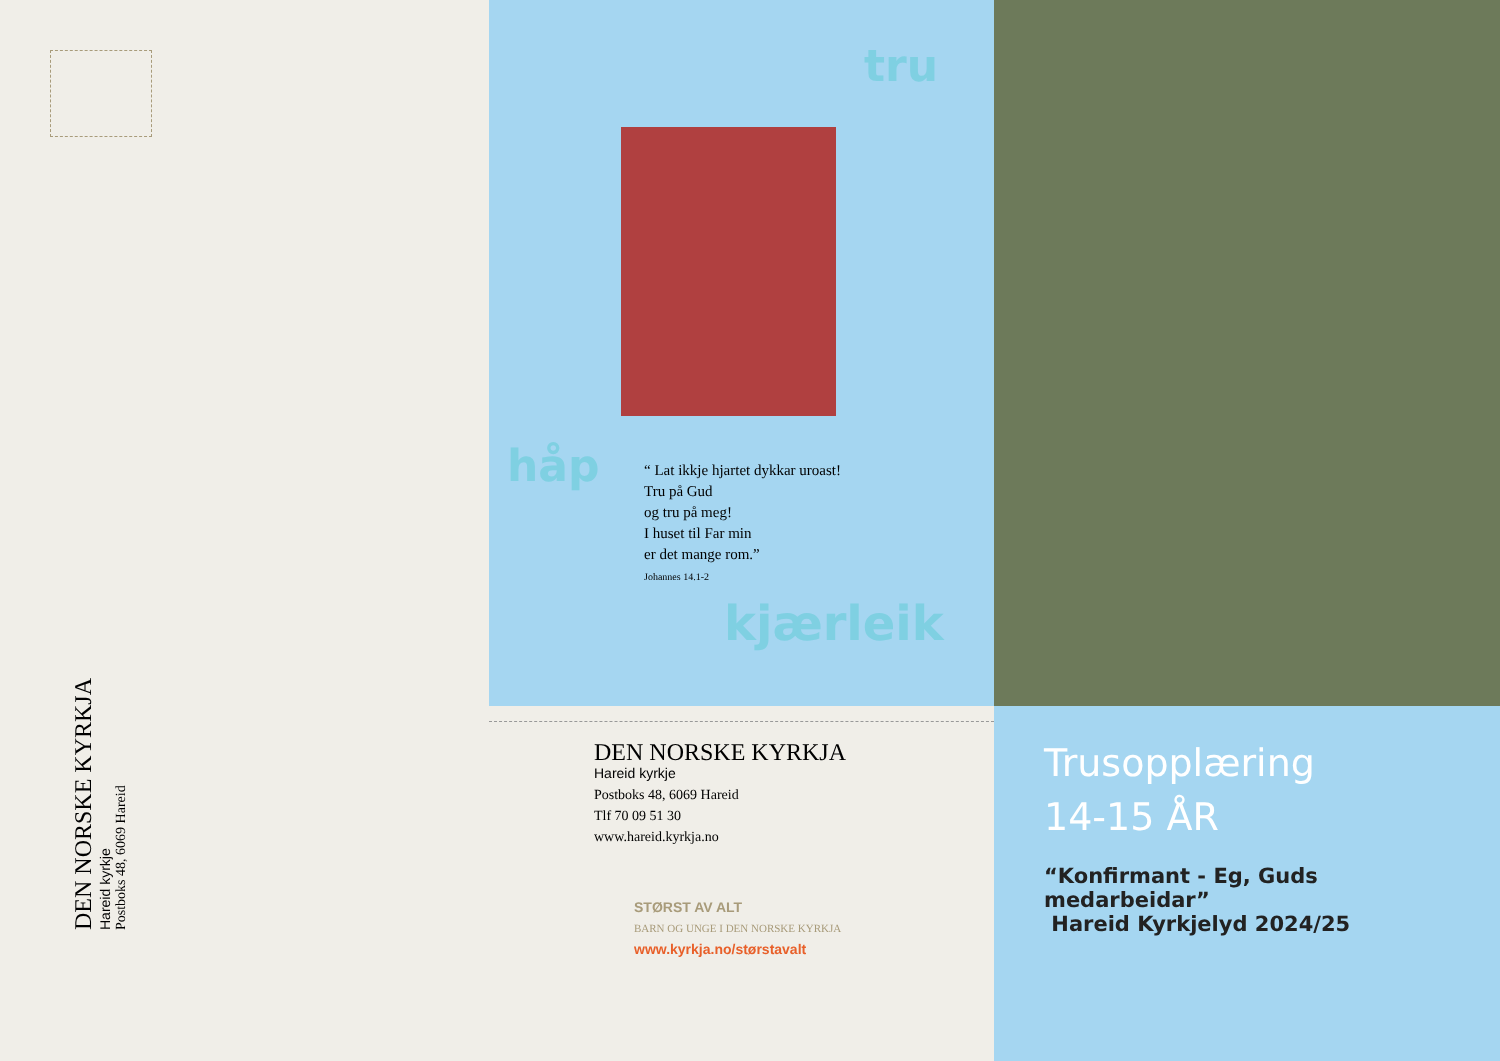DEN NORSKE KYRKJA
Hareid kyrkje
Postboks 48, 6069 Hareid
tru
håp
“ Lat ikkje hjartet dykkar uroast!
Tru på Gud
og tru på meg!
I huset til Far min
er det mange rom.”
Johannes 14.1-2
kjærleik
DEN NORSKE KYRKJA
Hareid kyrkje
Postboks 48, 6069 Hareid
Tlf 70 09 51 30
www.hareid.kyrkja.no
STØRST AV ALT
BARN OG UNGE I DEN NORSKE KYRKJA
www.kyrkja.no/størstavalt
Trusopplæring
14-15 ÅR
“Konfirmant - Eg, Guds medarbeidar”
Hareid Kyrkjelyd 2024/25